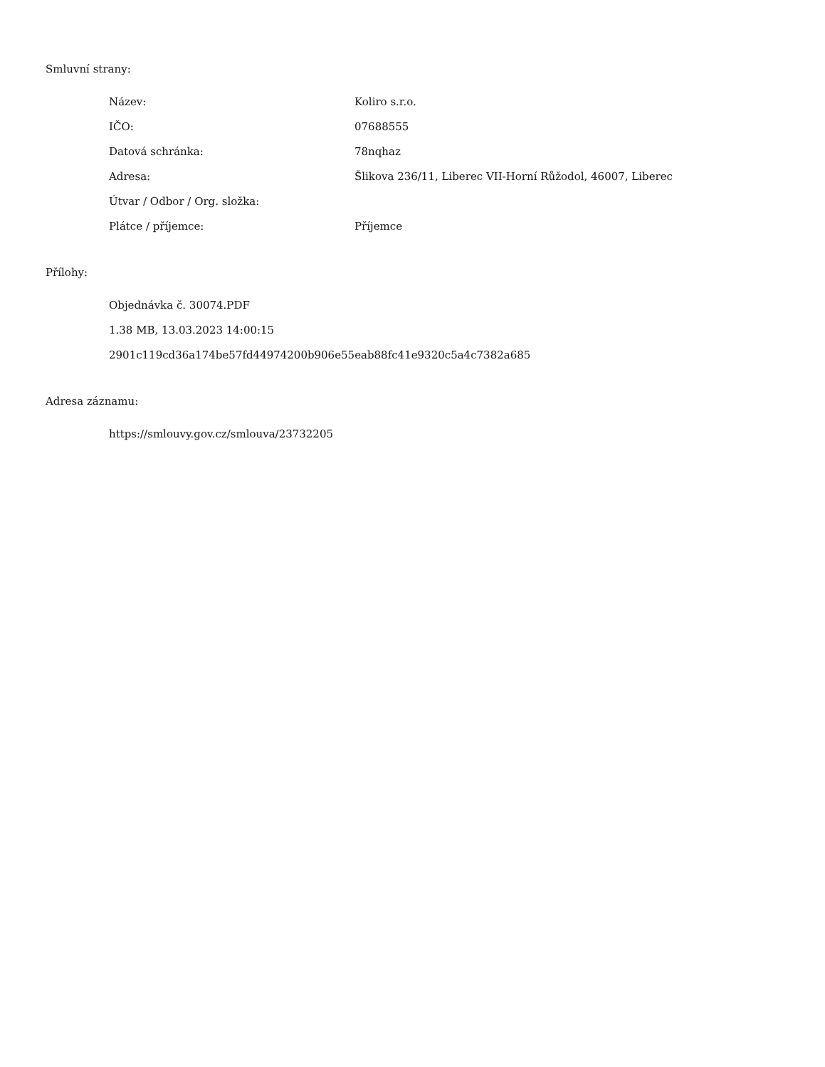Smluvní strany:
| Název: | Koliro s.r.o. |
| IČO: | 07688555 |
| Datová schránka: | 78nqhaz |
| Adresa: | Šlikova 236/11, Liberec VII-Horní Růžodol, 46007, Liberec |
| Útvar / Odbor / Org. složka: | |
| Plátce / příjemce: | Příjemce |
Přílohy:
Objednávka č. 30074.PDF
1.38 MB, 13.03.2023 14:00:15
2901c119cd36a174be57fd44974200b906e55eab88fc41e9320c5a4c7382a685
Adresa záznamu:
https://smlouvy.gov.cz/smlouva/23732205